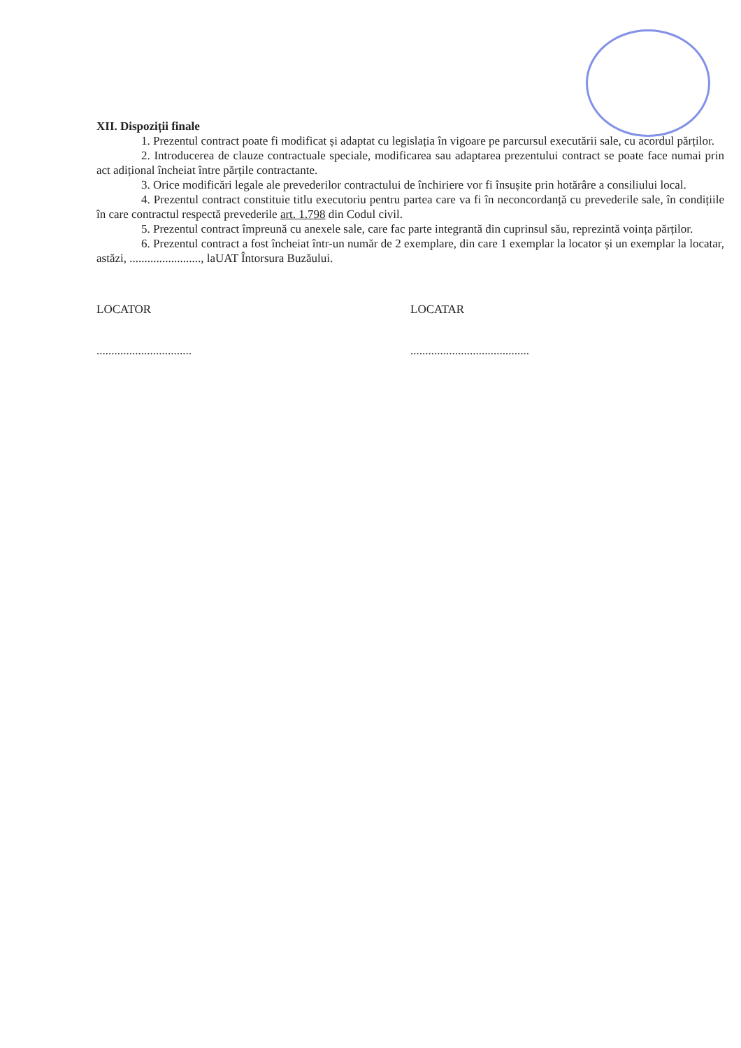XII. Dispoziții finale
1. Prezentul contract poate fi modificat și adaptat cu legislația în vigoare pe parcursul executării sale, cu acordul părților.
2. Introducerea de clauze contractuale speciale, modificarea sau adaptarea prezentului contract se poate face numai prin act adițional încheiat între părțile contractante.
3. Orice modificări legale ale prevederilor contractului de închiriere vor fi însușite prin hotărâre a consiliului local.
4. Prezentul contract constituie titlu executoriu pentru partea care va fi în neconcordanță cu prevederile sale, în condițiile în care contractul respectă prevederile art. 1.798 din Codul civil.
5. Prezentul contract împreună cu anexele sale, care fac parte integrantă din cuprinsul său, reprezintă voința părților.
6. Prezentul contract a fost încheiat într-un număr de 2 exemplare, din care 1 exemplar la locator și un exemplar la locatar, astăzi, ........................, laUAT Întorsura Buzăului.
LOCATOR LOCATAR
................................ ........................................